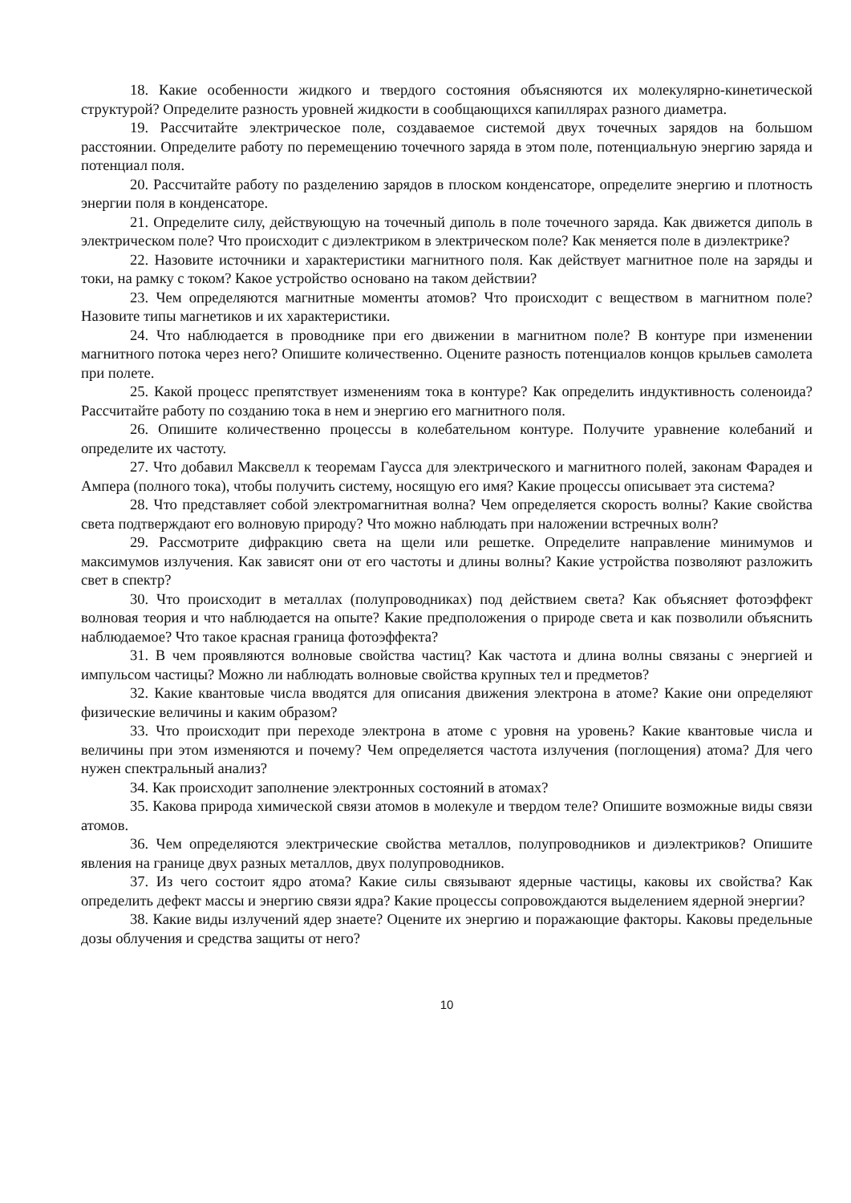18. Какие особенности жидкого и твердого состояния объясняются их молекулярно-кинетической структурой? Определите разность уровней жидкости в сообщающихся капиллярах разного диаметра.
19. Рассчитайте электрическое поле, создаваемое системой двух точечных зарядов на большом расстоянии. Определите работу по перемещению точечного заряда в этом поле, потенциальную энергию заряда и потенциал поля.
20. Рассчитайте работу по разделению зарядов в плоском конденсаторе, определите энергию и плотность энергии поля в конденсаторе.
21. Определите силу, действующую на точечный диполь в поле точечного заряда. Как движется диполь в электрическом поле? Что происходит с диэлектриком в электрическом поле? Как меняется поле в диэлектрике?
22. Назовите источники и характеристики магнитного поля. Как действует магнитное поле на заряды и токи, на рамку с током? Какое устройство основано на таком действии?
23. Чем определяются магнитные моменты атомов? Что происходит с веществом в магнитном поле? Назовите типы магнетиков и их характеристики.
24. Что наблюдается в проводнике при его движении в магнитном поле? В контуре при изменении магнитного потока через него? Опишите количественно. Оцените разность потенциалов концов крыльев самолета при полете.
25. Какой процесс препятствует изменениям тока в контуре? Как определить индуктивность соленоида? Рассчитайте работу по созданию тока в нем и энергию его магнитного поля.
26. Опишите количественно процессы в колебательном контуре. Получите уравнение колебаний и определите их частоту.
27. Что добавил Максвелл к теоремам Гаусса для электрического и магнитного полей, законам Фарадея и Ампера (полного тока), чтобы получить систему, носящую его имя? Какие процессы описывает эта система?
28. Что представляет собой электромагнитная волна? Чем определяется скорость волны? Какие свойства света подтверждают его волновую природу? Что можно наблюдать при наложении встречных волн?
29. Рассмотрите дифракцию света на щели или решетке. Определите направление минимумов и максимумов излучения. Как зависят они от его частоты и длины волны? Какие устройства позволяют разложить свет в спектр?
30. Что происходит в металлах (полупроводниках) под действием света? Как объясняет фотоэффект волновая теория и что наблюдается на опыте? Какие предположения о природе света и как позволили объяснить наблюдаемое? Что такое красная граница фотоэффекта?
31. В чем проявляются волновые свойства частиц? Как частота и длина волны связаны с энергией и импульсом частицы? Можно ли наблюдать волновые свойства крупных тел и предметов?
32. Какие квантовые числа вводятся для описания движения электрона в атоме? Какие они определяют физические величины и каким образом?
33. Что происходит при переходе электрона в атоме с уровня на уровень? Какие квантовые числа и величины при этом изменяются и почему? Чем определяется частота излучения (поглощения) атома? Для чего нужен спектральный анализ?
34. Как происходит заполнение электронных состояний в атомах?
35. Какова природа химической связи атомов в молекуле и твердом теле? Опишите возможные виды связи атомов.
36. Чем определяются электрические свойства металлов, полупроводников и диэлектриков? Опишите явления на границе двух разных металлов, двух полупроводников.
37. Из чего состоит ядро атома? Какие силы связывают ядерные частицы, каковы их свойства? Как определить дефект массы и энергию связи ядра? Какие процессы сопровождаются выделением ядерной энергии?
38. Какие виды излучений ядер знаете? Оцените их энергию и поражающие факторы. Каковы предельные дозы облучения и средства защиты от него?
10